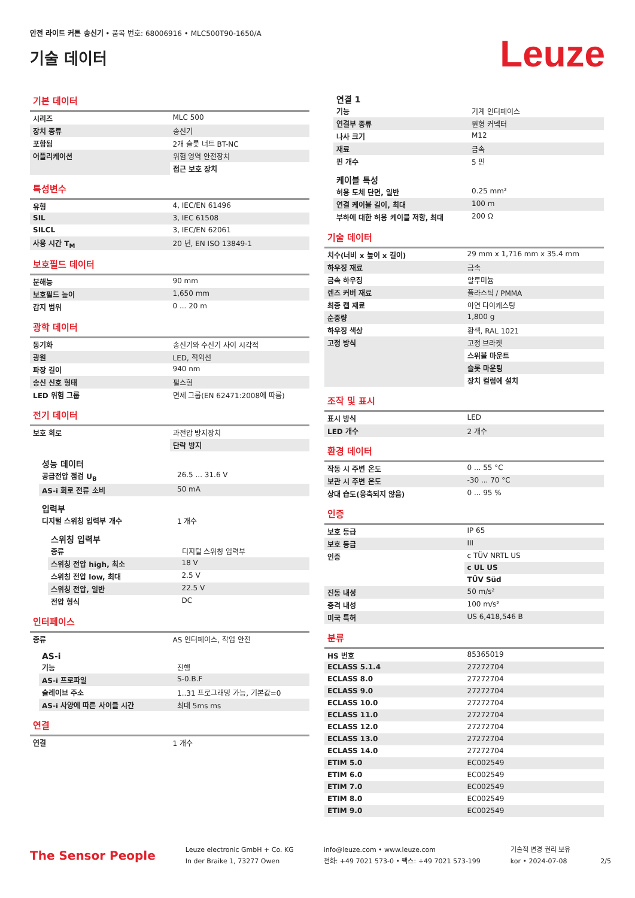안전 라이트 커튼 송신기 • 품목 번호: 68006916 • MLC500T90-1650/A
기술 데이터
Leuze
기본 데이터
| 시리즈 | MLC 500 |
| 장치 종류 | 송신기 |
| 포함됨 | 2개 슬롯 너트 BT-NC |
| 어플리케이션 | 위험 영역 안전장치 |
| | 접근 보호 장치 |
특성변수
| 유형 | 4, IEC/EN 61496 |
| SIL | 3, IEC 61508 |
| SILCL | 3, IEC/EN 62061 |
| 사용 시간 T<sub>M</sub> | 20 년, EN ISO 13849-1 |
보호필드 데이터
| 분해능 | 90 mm |
| 보호필드 높이 | 1,650 mm |
| 감지 범위 | 0 ... 20 m |
광학 데이터
| 동기화 | 송신기와 수신기 사이 시각적 |
| 광원 | LED, 적외선 |
| 파장 길이 | 940 nm |
| 송신 신호 형태 | 펄스형 |
| LED 위험 그룹 | 면제 그룹(EN 62471:2008에 따름) |
전기 데이터
| 보호 회로 | 과전압 방지장치 |
| | 단락 방지 |
성능 데이터
| 공급전압 점검 U<sub>B</sub> | 26.5 ... 31.6 V |
| AS-i 회로 전류 소비 | 50 mA |
입력부
| 디지털 스위칭 입력부 개수 | 1 개수 |
스위칭 입력부
| 종류 | 디지털 스위칭 입력부 |
| 스위칭 전압 high, 최소 | 18 V |
| 스위칭 전압 low, 최대 | 2.5 V |
| 스위칭 전압, 일반 | 22.5 V |
| 전압 형식 | DC |
인터페이스
| 종류 | AS 인터페이스, 작업 안전 |
AS-i
| 기능 | 진행 |
| AS-i 프로파일 | S-0.B.F |
| 슬레이브 주소 | 1..31 프로그래밍 가능, 기본값=0 |
| AS-i 사양에 따른 사이클 시간 | 최대 5ms ms |
연결
| 연결 | 1 개수 |
연결 1
| 기능 | 기계 인터페이스 |
| 연결부 종류 | 원형 커넥터 |
| 나사 크기 | M12 |
| 재료 | 금속 |
| 핀 개수 | 5 핀 |
케이블 특성
| 허용 도체 단면, 일반 | 0.25 mm² |
| 연결 케이블 길이, 최대 | 100 m |
| 부하에 대한 허용 케이블 저항, 최대 | 200 Ω |
기술 데이터
| 치수(너비 x 높이 x 길이) | 29 mm x 1,716 mm x 35.4 mm |
| 하우징 재료 | 금속 |
| 금속 하우징 | 알루미늄 |
| 렌즈 커버 재료 | 플라스틱 / PMMA |
| 최종 캡 재료 | 아연 다이캐스팅 |
| 순중량 | 1,800 g |
| 하우징 색상 | 황색, RAL 1021 |
| 고정 방식 | 고정 브라켓 |
| | 스위블 마운트 |
| | 슬롯 마운팅 |
| | 장치 컬럼에 설치 |
조작 및 표시
| 표시 방식 | LED |
| LED 개수 | 2 개수 |
환경 데이터
| 작동 시 주변 온도 | 0 ... 55 °C |
| 보관 시 주변 온도 | -30 ... 70 °C |
| 상대 습도(응축되지 않음) | 0 ... 95 % |
인증
| 보호 등급 | IP 65 |
| 보호 등급 | III |
| 인증 | c TÜV NRTL US |
| | c UL US |
| | TÜV Süd |
| 진동 내성 | 50 m/s² |
| 충격 내성 | 100 m/s² |
| 미국 특허 | US 6,418,546 B |
분류
| HS 번호 | 85365019 |
| ECLASS 5.1.4 | 27272704 |
| ECLASS 8.0 | 27272704 |
| ECLASS 9.0 | 27272704 |
| ECLASS 10.0 | 27272704 |
| ECLASS 11.0 | 27272704 |
| ECLASS 12.0 | 27272704 |
| ECLASS 13.0 | 27272704 |
| ECLASS 14.0 | 27272704 |
| ETIM 5.0 | EC002549 |
| ETIM 6.0 | EC002549 |
| ETIM 7.0 | EC002549 |
| ETIM 8.0 | EC002549 |
| ETIM 9.0 | EC002549 |
The Sensor People
Leuze electronic GmbH + Co. KG
In der Braike 1, 73277 Owen
info@leuze.com • www.leuze.com
전화: +49 7021 573-0 • 팩스: +49 7021 573-199
기술적 변경 권리 보유
kor • 2024-07-08
2/5